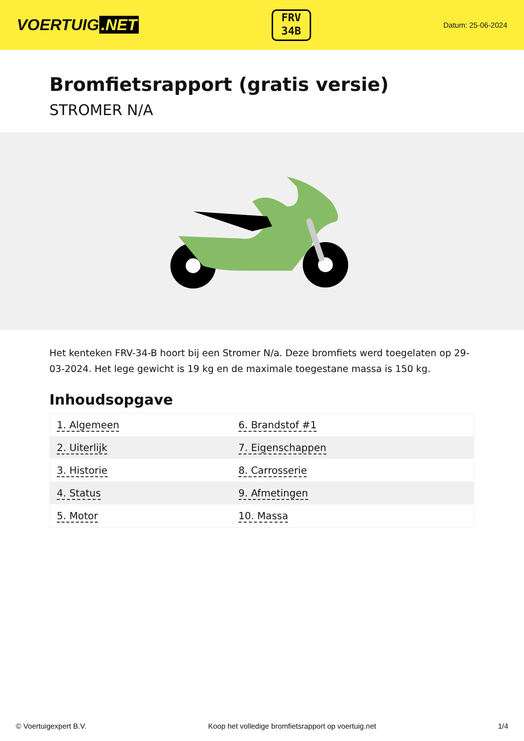VOERTUIG.NET
FRV
34B
Datum: 25-06-2024
Bromfietsrapport (gratis versie)
STROMER N/A
Het kenteken FRV-34-B hoort bij een Stromer N/a. Deze bromfiets werd toegelaten op 29-03-2024. Het lege gewicht is 19 kg en de maximale toegestane massa is 150 kg.
Inhoudsopgave
| 1. Algemeen | 6. Brandstof #1 |
| 2. Uiterlijk | 7. Eigenschappen |
| 3. Historie | 8. Carrosserie |
| 4. Status | 9. Afmetingen |
| 5. Motor | 10. Massa |
© Voertuigexpert B.V. Koop het volledige bromfietsrapport op voertuig.net 1/4